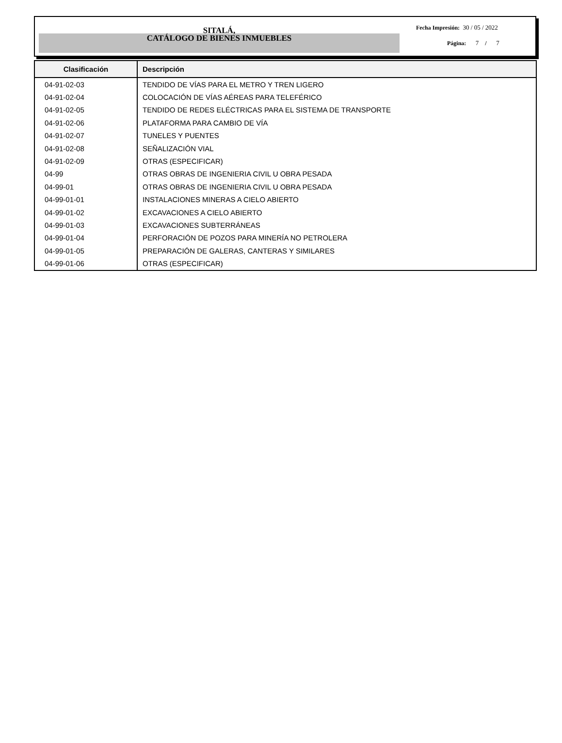SITALÁ,
CATÁLOGO DE BIENES INMUEBLES
Fecha Impresión: 30 / 05 / 2022
Página: 7 / 7
| Clasificación | Descripción |
| --- | --- |
| 04-91-02-03 | TENDIDO DE VÍAS PARA EL METRO Y TREN LIGERO |
| 04-91-02-04 | COLOCACIÓN DE VÍAS AÉREAS PARA TELEFÉRICO |
| 04-91-02-05 | TENDIDO DE REDES ELÉCTRICAS PARA EL SISTEMA DE TRANSPORTE |
| 04-91-02-06 | PLATAFORMA PARA CAMBIO DE VÍA |
| 04-91-02-07 | TUNELES Y PUENTES |
| 04-91-02-08 | SEÑALIZACIÓN VIAL |
| 04-91-02-09 | OTRAS (ESPECIFICAR) |
| 04-99 | OTRAS OBRAS DE INGENIERIA CIVIL U OBRA PESADA |
| 04-99-01 | OTRAS OBRAS DE INGENIERIA CIVIL U OBRA PESADA |
| 04-99-01-01 | INSTALACIONES MINERAS A CIELO ABIERTO |
| 04-99-01-02 | EXCAVACIONES A CIELO ABIERTO |
| 04-99-01-03 | EXCAVACIONES SUBTERRÁNEAS |
| 04-99-01-04 | PERFORACIÓN DE POZOS PARA MINERÍA NO PETROLERA |
| 04-99-01-05 | PREPARACIÓN DE GALERAS, CANTERAS Y SIMILARES |
| 04-99-01-06 | OTRAS (ESPECIFICAR) |